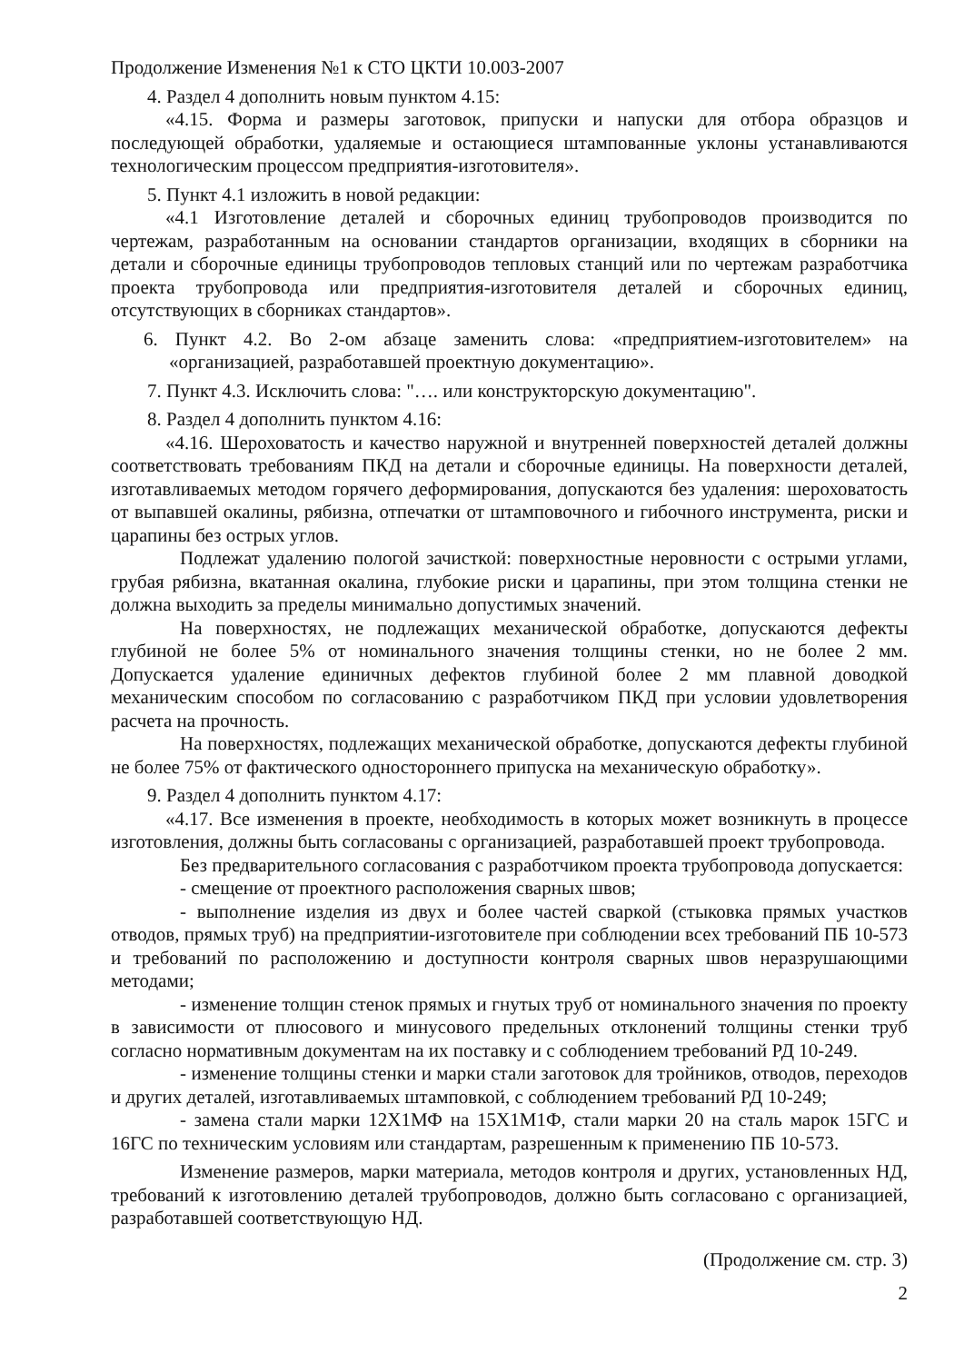Продолжение Изменения №1 к СТО ЦКТИ 10.003-2007
4. Раздел 4 дополнить новым пунктом 4.15:
«4.15. Форма и размеры заготовок, припуски и напуски для отбора образцов и последующей обработки, удаляемые и остающиеся штампованные уклоны устанавливаются технологическим процессом предприятия-изготовителя».
5. Пункт 4.1 изложить в новой редакции:
«4.1 Изготовление деталей и сборочных единиц трубопроводов производится по чертежам, разработанным на основании стандартов организации, входящих в сборники на детали и сборочные единицы трубопроводов тепловых станций или по чертежам разработчика проекта трубопровода или предприятия-изготовителя деталей и сборочных единиц, отсутствующих в сборниках стандартов».
6. Пункт 4.2. Во 2-ом абзаце заменить слова: «предприятием-изготовителем» на «организацией, разработавшей проектную документацию».
7. Пункт 4.3. Исключить слова: "…. или конструкторскую документацию".
8. Раздел 4 дополнить пунктом 4.16:
«4.16. Шероховатость и качество наружной и внутренней поверхностей деталей должны соответствовать требованиям ПКД на детали и сборочные единицы. На поверхности деталей, изготавливаемых методом горячего деформирования, допускаются без удаления: шероховатость от выпавшей окалины, рябизна, отпечатки от штамповочного и гибочного инструмента, риски и царапины без острых углов.
Подлежат удалению пологой зачисткой: поверхностные неровности с острыми углами, грубая рябизна, вкатанная окалина, глубокие риски и царапины, при этом толщина стенки не должна выходить за пределы минимально допустимых значений.
На поверхностях, не подлежащих механической обработке, допускаются дефекты глубиной не более 5% от номинального значения толщины стенки, но не более 2 мм. Допускается удаление единичных дефектов глубиной более 2 мм плавной доводкой механическим способом по согласованию с разработчиком ПКД при условии удовлетворения расчета на прочность.
На поверхностях, подлежащих механической обработке, допускаются дефекты глубиной не более 75% от фактического одностороннего припуска на механическую обработку».
9. Раздел 4 дополнить пунктом 4.17:
«4.17. Все изменения в проекте, необходимость в которых может возникнуть в процессе изготовления, должны быть согласованы с организацией, разработавшей проект трубопровода.
Без предварительного согласования с разработчиком проекта трубопровода допускается:
- смещение от проектного расположения сварных швов;
- выполнение изделия из двух и более частей сваркой (стыковка прямых участков отводов, прямых труб) на предприятии-изготовителе при соблюдении всех требований ПБ 10-573 и требований по расположению и доступности контроля сварных швов неразрушающими методами;
- изменение толщин стенок прямых и гнутых труб от номинального значения по проекту в зависимости от плюсового и минусового предельных отклонений толщины стенки труб согласно нормативным документам на их поставку и с соблюдением требований РД 10-249.
- изменение толщины стенки и марки стали заготовок для тройников, отводов, переходов и других деталей, изготавливаемых штамповкой, с соблюдением требований РД 10-249;
- замена стали марки 12Х1МФ на 15Х1М1Ф, стали марки 20 на сталь марок 15ГС и 16ГС по техническим условиям или стандартам, разрешенным к применению ПБ 10-573.
Изменение размеров, марки материала, методов контроля и других, установленных НД, требований к изготовлению деталей трубопроводов, должно быть согласовано с организацией, разработавшей соответствующую НД.
(Продолжение см. стр. 3)
2